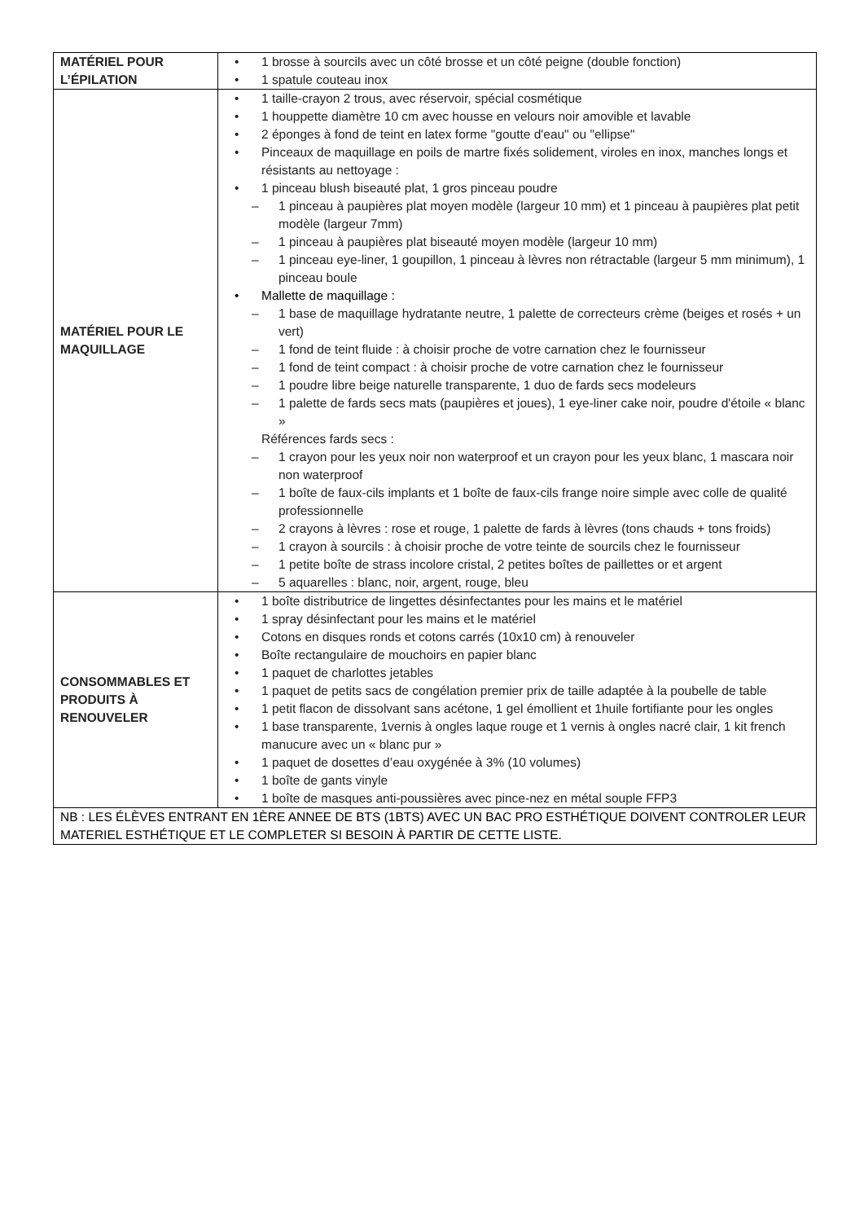| MATÉRIEL POUR L’ÉPILATION | • 1 brosse à sourcils avec un côté brosse et un côté peigne (double fonction) • 1 spatule couteau inox |
| MATÉRIEL POUR LE MAQUILLAGE | • 1 taille-crayon 2 trous, avec réservoir, spécial cosmétique • 1 houppette diamètre 10 cm avec housse en velours noir amovible et lavable • 2 éponges à fond de teint en latex forme "goutte d'eau" ou "ellipse" • Pinceaux de maquillage en poils de martre fixés solidement, viroles en inox, manches longs et résistants au nettoyage : • 1 pinceau blush biseauté plat, 1 gros pinceau poudre – 1 pinceau à paupières plat moyen modèle (largeur 10 mm) et 1 pinceau à paupières plat petit modèle (largeur 7mm) – 1 pinceau à paupières plat biseauté moyen modèle (largeur 10 mm) – 1 pinceau eye-liner, 1 goupillon, 1 pinceau à lèvres non rétractable (largeur 5 mm minimum), 1 pinceau boule • Mallette de maquillage : – 1 base de maquillage hydratante neutre, 1 palette de correcteurs crème (beiges et rosés + un vert) – 1 fond de teint fluide : à choisir proche de votre carnation chez le fournisseur – 1 fond de teint compact : à choisir proche de votre carnation chez le fournisseur – 1 poudre libre beige naturelle transparente, 1 duo de fards secs modeleurs – 1 palette de fards secs mats (paupières et joues), 1 eye-liner cake noir, poudre d'étoile « blanc » Références fards secs : – 1 crayon pour les yeux noir non waterproof et un crayon pour les yeux blanc, 1 mascara noir non waterproof – 1 boîte de faux-cils implants et 1 boîte de faux-cils frange noire simple avec colle de qualité professionnelle – 2 crayons à lèvres : rose et rouge, 1 palette de fards à lèvres (tons chauds + tons froids) – 1 crayon à sourcils : à choisir proche de votre teinte de sourcils chez le fournisseur – 1 petite boîte de strass incolore cristal, 2 petites boîtes de paillettes or et argent – 5 aquarelles : blanc, noir, argent, rouge, bleu |
| CONSOMMABLES ET PRODUITS À RENOUVELER | • 1 boîte distributrice de lingettes désinfectantes pour les mains et le matériel • 1 spray désinfectant pour les mains et le matériel • Cotons en disques ronds et cotons carrés (10x10 cm) à renouveler • Boîte rectangulaire de mouchoirs en papier blanc • 1 paquet de charlottes jetables • 1 paquet de petits sacs de congélation premier prix de taille adaptée à la poubelle de table • 1 petit flacon de dissolvant sans acétone, 1 gel émollient et 1huile fortifiante pour les ongles • 1 base transparente, 1vernis à ongles laque rouge et 1 vernis à ongles nacré clair, 1 kit french manucure avec un « blanc pur » • 1 paquet de dosettes d’eau oxygénée à 3% (10 volumes) • 1 boîte de gants vinyle • 1 boîte de masques anti-poussières avec pince-nez en métal souple FFP3 |
| NB : LES ÉLÈVES ENTRANT EN 1ÈRE ANNEE DE BTS (1BTS) AVEC UN BAC PRO ESTHÉTIQUE DOIVENT CONTROLER LEUR MATERIEL ESTHÉTIQUE ET LE COMPLETER SI BESOIN À PARTIR DE CETTE LISTE. | |